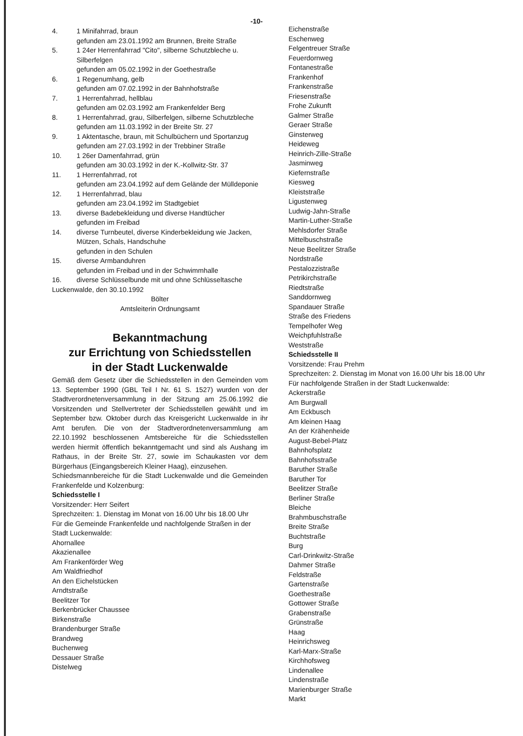-10-
4. 1 Minifahrrad, braun
gefunden am 23.01.1992 am Brunnen, Breite Straße
5. 1 24er Herrenfahrrad "Cito", silberne Schutzbleche u. Silberfelgen
gefunden am 05.02.1992 in der Goethestraße
6. 1 Regenumhang, gelb
gefunden am 07.02.1992 in der Bahnhofstraße
7. 1 Herrenfahrrad, hellblau
gefunden am 02.03.1992 am Frankenfelder Berg
8. 1 Herrenfahrrad, grau, Silberfelgen, silberne Schutzbleche
gefunden am 11.03.1992 in der Breite Str. 27
9. 1 Aktentasche, braun, mit Schulbüchern und Sportanzug
gefunden am 27.03.1992 in der Trebbiner Straße
10. 1 26er Damenfahrrad, grün
gefunden am 30.03.1992 in der K.-Kollwitz-Str. 37
11. 1 Herrenfahrrad, rot
gefunden am 23.04.1992 auf dem Gelände der Mülldeponie
12. 1 Herrenfahrrad, blau
gefunden am 23.04.1992 im Stadtgebiet
13. diverse Badebekleidung und diverse Handtücher
gefunden im Freibad
14. diverse Turnbeutel, diverse Kinderbekleidung wie Jacken, Mützen, Schals, Handschuhe
gefunden in den Schulen
15. diverse Armbanduhren
gefunden im Freibad und in der Schwimmhalle
16. diverse Schlüsselbunde mit und ohne Schlüsseltasche
Luckenwalde, den 30.10.1992
Bölter
Amtsleiterin Ordnungsamt
Bekanntmachung
zur Errichtung von Schiedsstellen
in der Stadt Luckenwalde
Gemäß dem Gesetz über die Schiedsstellen in den Gemeinden vom 13. September 1990 (GBL Teil I Nr. 61 S. 1527) wurden von der Stadtverordnetenversammlung in der Sitzung am 25.06.1992 die Vorsitzenden und Stellvertreter der Schiedsstellen gewählt und im September bzw. Oktober durch das Kreisgericht Luckenwalde in ihr Amt berufen. Die von der Stadtverordnetenversammlung am 22.10.1992 beschlossenen Amtsbereiche für die Schiedsstellen werden hiermit öffentlich bekanntgemacht und sind als Aushang im Rathaus, in der Breite Str. 27, sowie im Schaukasten vor dem Bürgerhaus (Eingangsbereich Kleiner Haag), einzusehen.
Schiedsmannbereiche für die Stadt Luckenwalde und die Gemeinden Frankenfelde und Kolzenburg:
Schiedsstelle I
Vorsitzender: Herr Seifert
Sprechzeiten: 1. Dienstag im Monat von 16.00 Uhr bis 18.00 Uhr
Für die Gemeinde Frankenfelde und nachfolgende Straßen in der Stadt Luckenwalde:
Ahornallee
Akazienallee
Am Frankenförder Weg
Am Waldfriedhof
An den Eichelstücken
Arndtstraße
Beelitzer Tor
Berkenbrücker Chaussee
Birkenstraße
Brandenburger Straße
Brandweg
Buchenweg
Dessauer Straße
Distelweg
Eichenstraße
Eschenweg
Felgentreuer Straße
Feuerdornweg
Fontanestraße
Frankenhof
Frankenstraße
Friesenstraße
Frohe Zukunft
Galmer Straße
Geraer Straße
Ginsterweg
Heideweg
Heinrich-Zille-Straße
Jasminweg
Kiefernstraße
Kiesweg
Kleiststraße
Ligustenweg
Ludwig-Jahn-Straße
Martin-Luther-Straße
Mehlsdorfer Straße
Mittelbuschstraße
Neue Beelitzer Straße
Nordstraße
Pestalozzistraße
Petrikirchstraße
Riedtstraße
Sanddornweg
Spandauer Straße
Straße des Friedens
Tempelhofer Weg
Weichpfuhlstraße
Weststraße
Schiedsstelle II
Vorsitzende: Frau Prehm
Sprechzeiten: 2. Dienstag im Monat von 16.00 Uhr bis 18.00 Uhr
Für nachfolgende Straßen in der Stadt Luckenwalde:
Ackerstraße
Am Burgwall
Am Eckbusch
Am kleinen Haag
An der Krähenheide
August-Bebel-Platz
Bahnhofsplatz
Bahnhofsstraße
Baruther Straße
Baruther Tor
Beelitzer Straße
Berliner Straße
Bleiche
Brahmbuschstraße
Breite Straße
Buchtstraße
Burg
Carl-Drinkwitz-Straße
Dahmer Straße
Feldstraße
Gartenstraße
Goethestraße
Gottower Straße
Grabenstraße
Grünstraße
Haag
Heinrichsweg
Karl-Marx-Straße
Kirchhofsweg
Lindenallee
Lindenstraße
Marienburger Straße
Markt